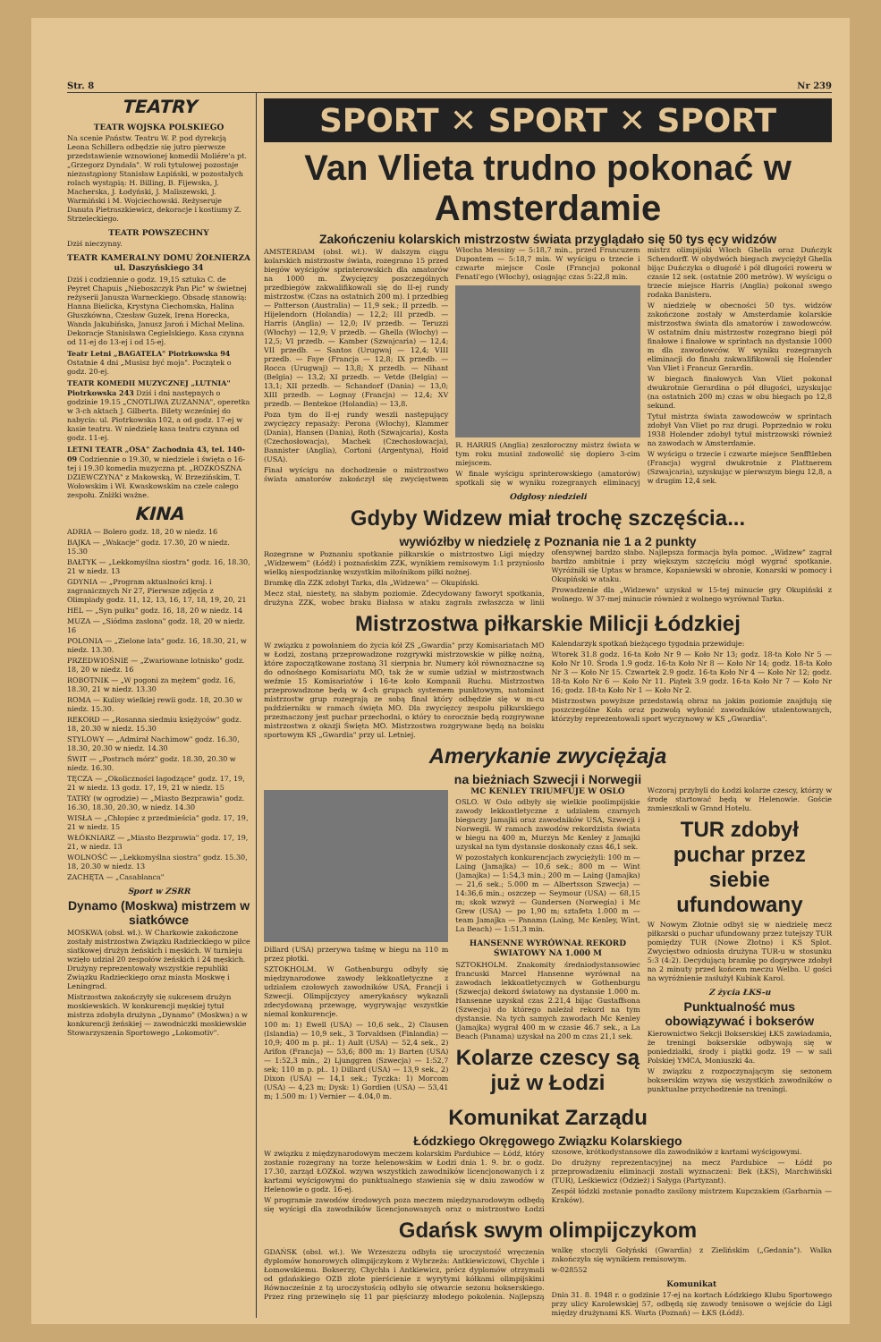Str. 8 Nr 239
TEATRY
TEATR WOJSKA POLSKIEGO
Na scenie Państw. Teatru W. P. pod dyrekcją Leona Schillera odbędzie się jutro pierwsze przedstawienie wznowionej komedii Moliére'a pt. „Grzegorz Dyndała". W roli tytułowej pozostaje niezastąpiony Stanisław Łapiński, w pozostałych rolach wystąpią: H. Billing, B. Fijewska, J. Macherska, J. Łodyński, J. Maliszewski, J. Warmiński i M. Wojciechowski. Reżyseruje Danuta Pietraszkiewicz, dekoracje i kostiumy Z. Strzeleckiego.
TEATR POWSZECHNY
Dziś nieczynny.
TEATR KAMERALNY DOMU ŻOŁNIERZA ul. Daszyńskiego 34
Dziś i codziennie o godz. 19,15 sztuka C. de Peyret Chapuis „Nieboszczyk Pan Pic" w świetnej reżyserii Janusza Warneckiego. Obsadę stanowią: Hanna Bielicka, Krystyna Ciechomska, Halina Głuszkówna, Czesław Guzek, Irena Horecka, Wanda Jakubińska, Janusz Jaroń i Michał Melina. Dekoracje Stanisława Cegielskiego. Kasa czynna od 11-ej do 13-ej i od 15-ej.
Teatr Letni „BAGATELA" Piotrkowska 94 Ostatnie 4 dni „Musisz być moja". Początek o godz. 20-ej.
TEATR KOMEDII MUZYCZNEJ „LUTNIA" Piotrkowska 243 Dziś i dni następnych o godzinie 19.15 „CNOTLIWA ZUZANNA", operetka w 3-ch aktach J. Gilberta. Bilety wcześniej do nabycia: ul. Piotrkowska 102, a od godz. 17-ej w kasie teatru. W niedzielę kasa teatru czynna od godz. 11-ej.
LETNI TEATR „OSA" Zachodnia 43, tel. 140-09 Codziennie o 19.30, w niedziele i święta o 16-tej i 19.30 komedia muzyczna pt. „ROZKOSZNA DZIEWCZYNA" z Makowską, W. Brzezińskim, T. Wołowskim i Wł. Kwaskowskim na czele całego zespołu. Zniżki ważne.
KINA
ADRIA — Bolero godz. 18, 20 w niedz. 16
BAJKA — „Wakacje" godz. 17.30, 20 w niedz. 15.30
BAŁTYK — „Lekkomyślna siostra" godz. 16, 18.30, 21 w niedz. 13
GDYNIA — „Program aktualności kraj. i zagranicznych Nr 27, Pierwsze zdjęcia z Olimpiady godz. 11, 12, 13, 16, 17, 18, 19, 20, 21
HEL — „Syn pułku" godz. 16, 18, 20 w niedz. 14
MUZA — „Siódma zasłona" godz. 18, 20 w niedz. 16
POLONIA — „Zielone lata" godz. 16, 18.30, 21, w niedz. 13.30.
PRZEDWIOŚNIE — „Zwariowane lotnisko" godz. 18, 20 w niedz. 16
ROBOTNIK — „W pogoni za mężem" godz. 16, 18.30, 21 w niedz. 13.30
ROMA — Kulisy wielkiej rewii godz. 18, 20.30 w niedz. 15.30.
REKORD — „Rosanna siedmiu księżyców" godz. 18, 20.30 w niedz. 15.30
STYLOWY — „Admirał Nachimow" godz. 16.30, 18.30, 20.30 w niedz. 14.30
ŚWIT — „Postrach mórz" godz. 18.30, 20.30 w niedz. 16.30.
TĘCZA — „Okoliczności łagodzące" godz. 17, 19, 21 w niedz. 13 godz. 17, 19, 21 w niedz. 15
TATRY (w ogrodzie) — „Miasto Bezprawia" godz. 16.30, 18.30, 20.30, w niedz. 14.30
WISŁA — „Chłopiec z przedmieścia" godz. 17, 19, 21 w niedz. 15
WŁÓKNIARZ — „Miasto Bezprawia" godz. 17, 19, 21, w niedz. 13
WOLNOŚĆ — „Lekkomyślna siostra" godz. 15.30, 18, 20.30 w niedz. 13
ZACHĘTA — „Casablanca"
Sport w ZSRR
Dynamo (Moskwa) mistrzem w siatkówce
MOSKWA (obsł. wł.). W Charkowie zakończone zostały mistrzostwa Związku Radzieckiego w piłce siatkowej drużyn żeńskich i męskich. W turnieju wzięło udział 20 zespołów żeńskich i 24 męskich. Drużyny reprezentowały wszystkie republiki Związku Radzieckiego oraz miasta Moskwę i Leningrad.
Mistrzostwa zakończyły się sukcesem drużyn moskiewskich. W konkurencji męskiej tytuł mistrza zdobyła drużyna „Dynamo" (Moskwa) a w konkurencji żeńskiej — zawodniczki moskiewskie Stowarzyszenia Sportowego „Lokomotiv".
SPORT ✕ SPORT ✕ SPORT
Van Vlieta trudno pokonać w Amsterdamie
Zakończeniu kolarskich mistrzostw świata przyglądało się 50 tys ęcy widzów
AMSTERDAM (obsł. wł.). W dalszym ciągu kolarskich mistrzostw świata, rozegrano 15 przed biegów wyścigów sprinterowskich dla amatorów na 1000 m. Zwycięzcy poszczególnych przedbiegów zakwalifikowali się do II-ej rundy mistrzostw. (Czas na ostatnich 200 m). I przedbieg — Patterson (Australia) — 11,9 sek.; II przedb. — Hijelendorn (Holandia) — 12,2; III przedb. — Harris (Anglia) — 12,0; IV przedb. — Teruzzi (Włochy) — 12,9; V przedb. — Ghella (Włochy) — 12,5; VI przedb. — Kamber (Szwajcaria) — 12,4; VII przedb. — Santos (Urugwaj — 12,4; VIII przedb. — Faye (Francja — 12,8; IX przedb. — Rocca (Urugwaj) — 13,8; X przedb. — Nihant (Belgia) — 13,2; XI przedb. — Vetde (Belgia) — 13,1; XII przedb. — Schandorf (Dania) — 13,0; XIII przedb. — Lognay (Francja) — 12,4; XV przedb. — Bentekoe (Holandia) — 13,8.
Poza tym do II-ej rundy weszli następujący zwycięzcy repasaży: Perona (Włochy), Klammer (Dania), Hansen (Dania), Roth (Szwajcaria), Kosta (Czechosłowacja), Machek (Czechosłowacja), Bannister (Anglia), Cortoni (Argentyna), Hoid (USA).
Finał wyścigu na dochodzenie o mistrzostwo świata amatorów zakończył się zwycięstwem Włocha Messiny — 5:18,7 min., przed Francuzem Dupontem — 5:18,7 min. W wyścigu o trzecie i czwarte miejsce Cosle (Francja) pokonał Fenati'ego (Włochy), osiągając czas 5:22,8 min.
R. HARRIS (Anglia) zeszłoroczny mistrz świata w tym roku musiał zadowolić się dopiero 3-cim miejscem.
W finale wyścigu sprinterowskiego (amatorów) spotkali się w wyniku rozegranych eliminacyj mistrz olimpijski Włoch Ghella oraz Duńczyk Schendorff. W obydwóch biegach zwyciężył Ghella bijąc Duńczyka o długość i pół długości roweru w czasie 12 sek. (ostatnie 200 metrów). W wyścigu o trzecie miejsce Harris (Anglia) pokonał swego rodaka Banistera.
W niedzielę w obecności 50 tys. widzów zakończone zostały w Amsterdamie kolarskie mistrzostwa świata dla amatorów i zawodowców. W ostatnim dniu mistrzostw rozegrano biegi pół finałowe i finałowe w sprintach na dystansie 1000 m dla zawodowców. W wyniku rozegranych eliminacji do finału zakwalifikowali się Holender Van Vliet i Francuz Gerardin.
W biegach finałowych Van Vliet pokonał dwukrotnie Gerardina o pół długości, uzyskując (na ostatnich 200 m) czas w obu biegach po 12,8 sekund.
Tytuł mistrza świata zawodowców w sprintach zdobył Van Vliet po raz drugi. Poprzednio w roku 1938 Holender zdobył tytuł mistrzowski również na zawodach w Amsterdamie.
W wyścigu o trzecie i czwarte miejsce Senfftleben (Francja) wygrał dwukrotnie z Plattnerem (Szwajcaria), uzyskując w pierwszym biegu 12,8, a w drugim 12,4 sek.
Odgłosy niedzieli
Gdyby Widzew miał trochę szczęścia...
wywiózłby w niedzielę z Poznania nie 1 a 2 punkty
Rozegrane w Poznaniu spotkanie piłkarskie o mistrzostwo Ligi między „Widzewem" (Łódź) i poznańskim ZZK, wynikiem remisowym 1:1 przyniosło wielką niespodziankę wszystkim miłośnikom piłki nożnej.
Bramkę dla ZZK zdobył Tarka, dla „Widzewa" — Okupiński.
Mecz stał, niestety, na słabym poziomie. Zdecydowany faworyt spotkania, drużyna ZZK, wobec braku Białasa w ataku zagrała zwłaszcza w linii ofensywnej bardzo słabo. Najlepsza formacja była pomoc. „Widzew" zagrał bardzo ambitnie i przy większym szczęściu mógł wygrać spotkanie. Wyróżnili się Uptas w bramce, Kopaniewski w obronie, Konarski w pomocy i Okupiński w ataku.
Prowadzenie dla „Widzewa" uzyskał w 15-tej minucie gry Okupiński z wolnego. W 37-mej minucie również z wolnego wyrównał Tarka.
Mistrzostwa piłkarskie Milicji Łódzkiej
W związku z powołaniem do życia kół ZS „Gwardia" przy Komisariatach MO w Łodzi, zostaną przeprowadzone rozgrywki mistrzowskie w piłkę nożną, które zapoczątkowane zostaną 31 sierpnia br. Numery kół równoznaczne są do odnośnego Komisariatu MO, tak że w sumie udział w mistrzostwach weźmie 15 Komisariatów i 16-te koło Kompanii Ruchu. Mistrzostwa przeprowadzone będą w 4-ch grupach systemem punktowym, natomiast mistrzostw grup rozegrają ze sobą finał który odbędzie się w m-cu październiku w ramach święta MO. Dla zwycięzcy zespołu piłkarskiego przeznaczony jest puchar przechodni, o który to corocznie będą rozgrywane mistrzostwa z okazji Święta MO. Mistrzostwa rozgrywane będą na boisku sportowym KS „Gwardia" przy ul. Letniej.
Kalendarzyk spotkań bieżącego tygodnia przewiduje:
Wtorek 31.8 godz. 16-ta Koło Nr 9 — Koło Nr 13; godz. 18-ta Koło Nr 5 — Koło Nr 10. Środa 1.9 godz. 16-ta Koło Nr 8 — Koło Nr 14; godz. 18-ta Koło Nr 3 — Koło Nr 15. Czwartek 2.9 godz. 16-ta Koło Nr 4 — Koło Nr 12; godz. 18-ta Koło Nr 6 — Koło Nr 11. Piątek 3.9 godz. 16-ta Koło Nr 7 — Koło Nr 16; godz. 18-ta Koło Nr 1 — Koło Nr 2.
Mistrzostwa powyższe przedstawią obraz na jakim poziomie znajdują się poszczególne Koła oraz pozwolą wyłonić zawodników utalentowanych, którzyby reprezentowali sport wyczynowy w KS „Gwardia".
Amerykanie zwyciężaja
na bieżniach Szwecji i Norwegii
Dillard (USA) przerywa taśmę w biegu na 110 m przez płotki.
SZTOKHOLM. W Gothenburgu odbyły się międzynarodowe zawody lekkoatletyczne z udziałem czołowych zawodników USA, Francji i Szwecji. Olimpijczycy amerykańscy wykazali zdecydowaną przewagę, wygrywając wszystkie niemal konkurencje.
100 m: 1) Ewell (USA) — 10,6 sek., 2) Clausen (Islandia) — 10,9 sek., 3 Torvaldsen (Finlandia) — 10,9; 400 m p. pł.: 1) Ault (USA) — 52,4 sek., 2) Arifon (Francja) — 53,6; 800 m: 1) Barten (USA) — 1:52,3 min., 2) Ljunggren (Szwecja) — 1:52,7 sek; 110 m p. pł.. 1) Dillard (USA) — 13,9 sek., 2) Dixon (USA) — 14,1 sek.; Tyczka: 1) Morcom (USA) — 4,23 m; Dysk: 1) Gordien (USA) — 53,41 m; 1.500 m: 1) Vernier — 4.04,0 m.
MC KENLEY TRIUMFUJE W OSLO
OSLO. W Oslo odbyły się wielkie poolimpijskie zawody lekkoatletyczne z udziałem czarnych biegaczy Jamajki oraz zawodników USA, Szwecji i Norwegii. W ramach zawodów rekordzista świata w biegu na 400 m, Murzyn Mc Kenley z Jamajki uzyskał na tym dystansie doskonały czas 46,1 sek.
W pozostałych konkurencjach zwyciężyli: 100 m — Laing (Jamajka) — 10,6 sek.; 800 m — Wint (Jamajka) — 1:54,3 min.; 200 m — Laing (Jamajka) — 21,6 sek.; 5.000 m — Albertsson Szwecja) — 14:36,6 min.; oszczep — Seymour (USA) — 68,15 m; skok wzwyż — Gundersen (Norwegia) i Mc Grew (USA) — po 1,90 m; sztafeta 1.000 m — team Jamajka — Panama (Laing, Mc Kenley, Wint, La Beach) — 1:51,3 min.
HANSENNE WYRÓWNAŁ REKORD ŚWIATOWY NA 1.000 M
SZTOKHOLM. Znakomity średniodystansowiec francuski Marcel Hansenne wyrównał na zawodach lekkoatletycznych w Gothenburgu (Szwecja) dekord światowy na dystansie 1.000 m. Hansenne uzyskał czas 2.21,4 bijąc Gustaffsona (Szwecja) do którego należał rekord na tym dystansie. Na tych samych zawodach Mc Kenley (Jamajka) wygrał 400 m w czasie 46.7 sek., a La Beach (Panama) uzyskał na 200 m czas 21,1 sek.
Kolarze czescy są już w Łodzi
Wczoraj przybyli do Łodzi kolarze czescy, którzy w środę startować będą w Helenowie. Goście zamieszkali w Grand Hotelu.
TUR zdobył puchar przez siebie ufundowany
W Nowym Złotnie odbył się w niedzielę mecz piłkarski o puchar ufundowany przez tutejszy TUR pomiędzy TUR (Nowe Złotno) i KS Splot. Zwycięstwo odniosła drużyna TUR-u w stosunku 5:3 (4:2). Decydującą bramkę po dogrywce zdobył na 2 minuty przed końcem meczu Welba. U gości na wyróżnienie zasłużył Kubiak Karol.
Z życia ŁKS-u
Punktualność mus obowiązywać i bokserów
Kierownictwo Sekcji Bokserskiej ŁKS zawiadamia, że treningi bokserskie odbywają się w poniedziałki, środy i piątki godz. 19 — w sali Polskiej YMCA, Moniuszki 4a.
W związku z rozpoczynającym się sezonem bokserskim wzywa się wszystkich zawodników o punktualne przychodzenie na treningi.
Komunikat Zarządu
Łódzkiego Okręgowego Związku Kolarskiego
W związku z międzynarodowym meczem kolarskim Pardubice — Łódź, który zostanie rozegrany na torze helenowskim w Łodzi dnia 1. 9. br. o godz. 17.30, zarząd ŁOZKol. wzywa wszystkich zawodników licencjonowanych i z kartami wyścigowymi do punktualnego stawienia się w dniu zawodów w Helenowie o godz. 16-ej.
W programie zawodów środowych poza meczem międzynarodowym odbędą się wyścigi dla zawodników licencjonowanych oraz o mistrzostwo Łodzi szosowe, krótkodystansowe dla zawodników z kartami wyścigowymi.
Do drużyny reprezentacyjnej na mecz Pardubice — Łódź po przeprowadzeniu eliminacji zostali wyznaczeni: Bek (ŁKS), Marchwiński (TUR), Leśkiewicz (Odzież) i Sałyga (Partyzant).
Zespół łódzki zostanie ponadto zasilony mistrzem Kupczakiem (Garbarnia — Kraków).
Gdańsk swym olimpijczykom
GDAŃSK (obsł. wł.). We Wrzeszczu odbyła się uroczystość wręczenia dyplomów honorowych olimpijczykom z Wybrzeża: Antkiewiczowi, Chychle i Łomowskiemu. Bokserzy, Chychła i Antkiewicz, prócz dyplomów otrzymali od gdańskiego OZB złote pierścienie z wyrytymi kółkami olimpijskimi Równocześnie z tą uroczystością odbyło się otwarcie sezonu bokserskiego. Przez ring przewinęło się 11 par pięściarzy młodego pokolenia. Najlepszą walkę stoczyli Gołyński (Gwardia) z Zielińskim („Gedania"). Walka zakończyła się wynikiem remisowym.
w-028552
Komunikat
Dnia 31. 8. 1948 r. o godzinie 17-ej na kortach Łódzkiego Klubu Sportowego przy ulicy Karolewskiej 57, odbędą się zawody tenisowe o wejście do Ligi między drużynami KS. Warta (Poznań) — ŁKS (Łódź).